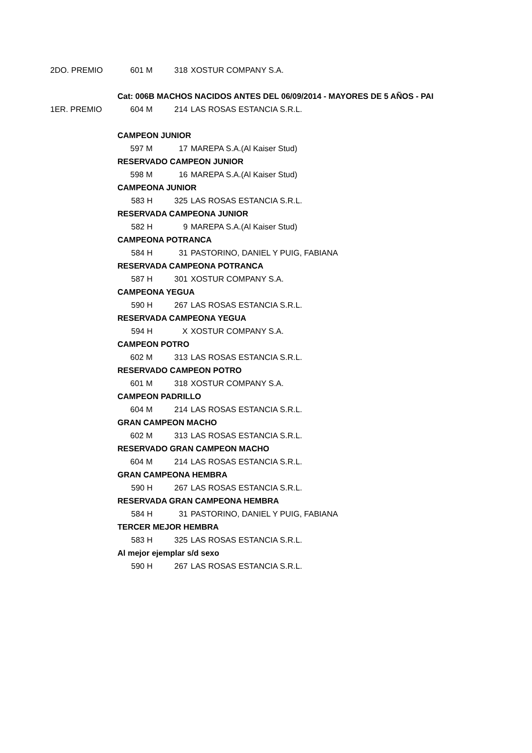| 2DO. PREMIO | 601 M | 318 | XOSTUR COMPANY S.A. |
| | Cat: 006B MACHOS NACIDOS ANTES DEL 06/09/2014 - MAYORES DE 5 AÑOS - PAI | | |
| 1ER. PREMIO | 604 M | 214 | LAS ROSAS ESTANCIA S.R.L. |
| | CAMPEON JUNIOR | | |
| | 597 M | 17 | MAREPA S.A.(Al Kaiser Stud) |
| | RESERVADO CAMPEON JUNIOR | | |
| | 598 M | 16 | MAREPA S.A.(Al Kaiser Stud) |
| | CAMPEONA JUNIOR | | |
| | 583 H | 325 | LAS ROSAS ESTANCIA S.R.L. |
| | RESERVADA CAMPEONA JUNIOR | | |
| | 582 H | 9 | MAREPA S.A.(Al Kaiser Stud) |
| | CAMPEONA POTRANCA | | |
| | 584 H | 31 | PASTORINO, DANIEL Y PUIG, FABIANA |
| | RESERVADA CAMPEONA POTRANCA | | |
| | 587 H | 301 | XOSTUR COMPANY S.A. |
| | CAMPEONA YEGUA | | |
| | 590 H | 267 | LAS ROSAS ESTANCIA S.R.L. |
| | RESERVADA CAMPEONA YEGUA | | |
| | 594 H | X | XOSTUR COMPANY S.A. |
| | CAMPEON POTRO | | |
| | 602 M | 313 | LAS ROSAS ESTANCIA S.R.L. |
| | RESERVADO CAMPEON POTRO | | |
| | 601 M | 318 | XOSTUR COMPANY S.A. |
| | CAMPEON PADRILLO | | |
| | 604 M | 214 | LAS ROSAS ESTANCIA S.R.L. |
| | GRAN CAMPEON MACHO | | |
| | 602 M | 313 | LAS ROSAS ESTANCIA S.R.L. |
| | RESERVADO GRAN CAMPEON MACHO | | |
| | 604 M | 214 | LAS ROSAS ESTANCIA S.R.L. |
| | GRAN CAMPEONA HEMBRA | | |
| | 590 H | 267 | LAS ROSAS ESTANCIA S.R.L. |
| | RESERVADA GRAN CAMPEONA HEMBRA | | |
| | 584 H | 31 | PASTORINO, DANIEL Y PUIG, FABIANA |
| | TERCER MEJOR HEMBRA | | |
| | 583 H | 325 | LAS ROSAS ESTANCIA S.R.L. |
| | Al mejor ejemplar s/d sexo | | |
| | 590 H | 267 | LAS ROSAS ESTANCIA S.R.L. |